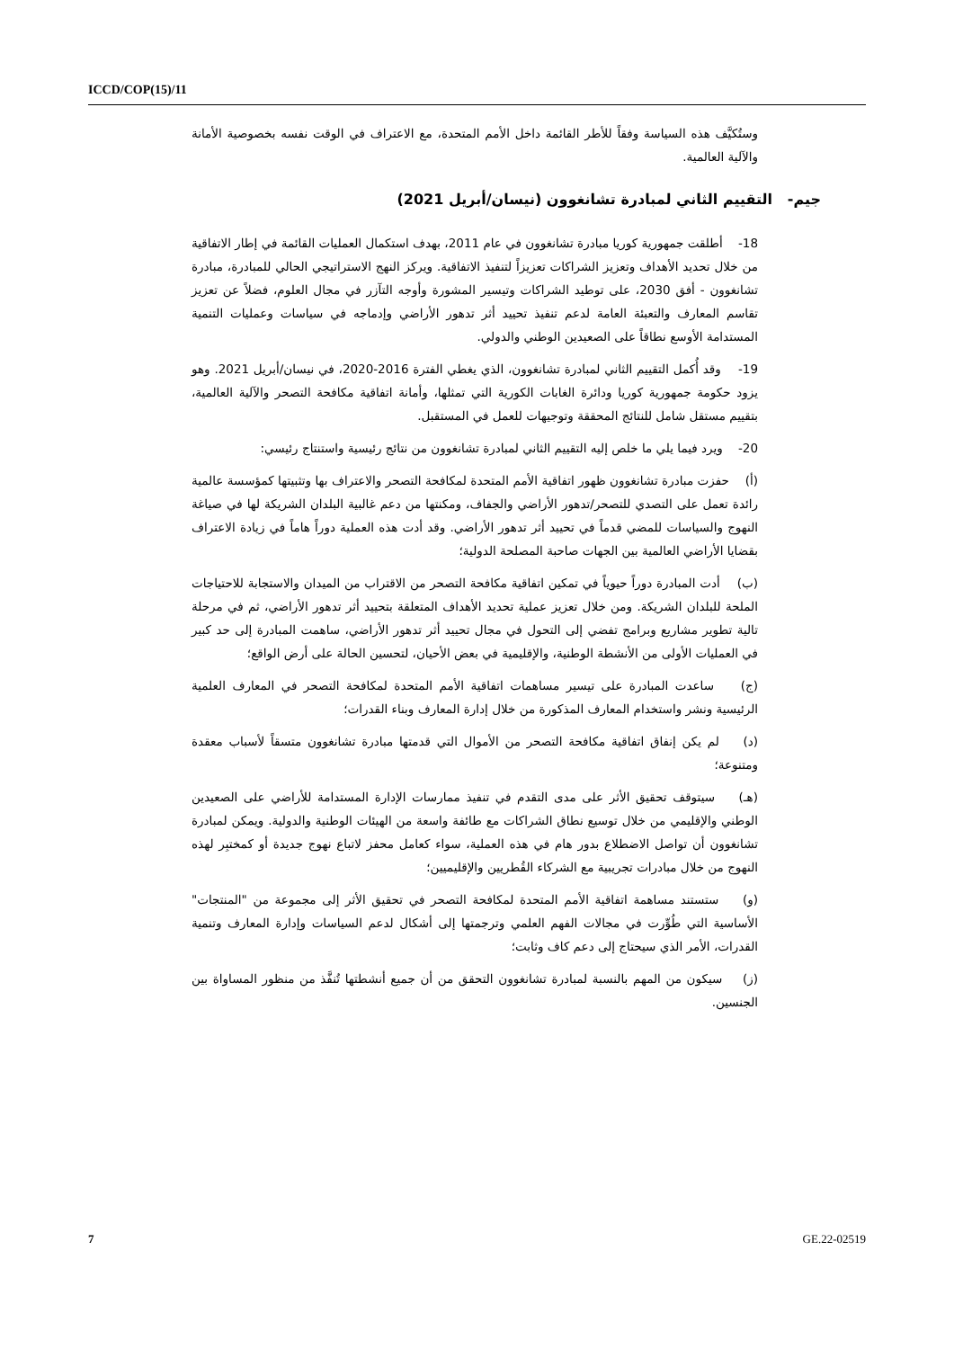ICCD/COP(15)/11
وستُكيَّف هذه السياسة وفقاً للأطر القائمة داخل الأمم المتحدة، مع الاعتراف في الوقت نفسه بخصوصية الأمانة والآلية العالمية.
جيم- التقييم الثاني لمبادرة تشانغوون (نيسان/أبريل 2021)
18- أطلقت جمهورية كوريا مبادرة تشانغوون في عام 2011، بهدف استكمال العمليات القائمة في إطار الاتفاقية من خلال تحديد الأهداف وتعزيز الشراكات تعزيزاً لتنفيذ الاتفاقية. ويركز النهج الاستراتيجي الحالي للمبادرة، مبادرة تشانغوون - أفق 2030، على توطيد الشراكات وتيسير المشورة وأوجه التآزر في مجال العلوم، فضلاً عن تعزيز تقاسم المعارف والتعبئة العامة لدعم تنفيذ تحييد أثر تدهور الأراضي وإدماجه في سياسات وعمليات التنمية المستدامة الأوسع نطاقاً على الصعيدين الوطني والدولي.
19- وقد أُكمل التقييم الثاني لمبادرة تشانغوون، الذي يغطي الفترة 2016-2020، في نيسان/أبريل 2021. وهو يزود حكومة جمهورية كوريا ودائرة الغابات الكورية التي تمثلها، وأمانة اتفاقية مكافحة التصحر والآلية العالمية، بتقييم مستقل شامل للنتائج المحققة وتوجيهات للعمل في المستقبل.
20- ويرد فيما يلي ما خلص إليه التقييم الثاني لمبادرة تشانغوون من نتائج رئيسية واستنتاج رئيسي:
(أ) حفزت مبادرة تشانغوون ظهور اتفاقية الأمم المتحدة لمكافحة التصحر والاعتراف بها وتثبيتها كمؤسسة عالمية رائدة تعمل على التصدي للتصحر/تدهور الأراضي والجفاف، ومكنتها من دعم غالبية البلدان الشريكة لها في صياغة النهوج والسياسات للمضي قدماً في تحييد أثر تدهور الأراضي. وقد أدت هذه العملية دوراً هاماً في زيادة الاعتراف بقضايا الأراضي العالمية بين الجهات صاحبة المصلحة الدولية؛
(ب) أدت المبادرة دوراً حيوياً في تمكين اتفاقية مكافحة التصحر من الاقتراب من الميدان والاستجابة للاحتياجات الملحة للبلدان الشريكة. ومن خلال تعزيز عملية تحديد الأهداف المتعلقة بتحييد أثر تدهور الأراضي، ثم في مرحلة تالية تطوير مشاريع وبرامج تفضي إلى التحول في مجال تحييد أثر تدهور الأراضي، ساهمت المبادرة إلى حد كبير في العمليات الأولى من الأنشطة الوطنية، والإقليمية في بعض الأحيان، لتحسين الحالة على أرض الواقع؛
(ج) ساعدت المبادرة على تيسير مساهمات اتفاقية الأمم المتحدة لمكافحة التصحر في المعارف العلمية الرئيسية ونشر واستخدام المعارف المذكورة من خلال إدارة المعارف وبناء القدرات؛
(د) لم يكن إنفاق اتفاقية مكافحة التصحر من الأموال التي قدمتها مبادرة تشانغوون متسقاً لأسباب معقدة ومتنوعة؛
(هـ) سيتوقف تحقيق الأثر على مدى التقدم في تنفيذ ممارسات الإدارة المستدامة للأراضي على الصعيدين الوطني والإقليمي من خلال توسيع نطاق الشراكات مع طائفة واسعة من الهيئات الوطنية والدولية. ويمكن لمبادرة تشانغوون أن تواصل الاضطلاع بدور هام في هذه العملية، سواء كعامل محفز لاتباع نهوج جديدة أو كمختبِر لهذه النهوج من خلال مبادرات تجريبية مع الشركاء القُطريين والإقليميين؛
(و) ستستند مساهمة اتفاقية الأمم المتحدة لمكافحة التصحر في تحقيق الأثر إلى مجموعة من "المنتجات" الأساسية التي طُوِّرت في مجالات الفهم العلمي وترجمتها إلى أشكال لدعم السياسات وإدارة المعارف وتنمية القدرات، الأمر الذي سيحتاج إلى دعم كاف وثابت؛
(ز) سيكون من المهم بالنسبة لمبادرة تشانغوون التحقق من أن جميع أنشطتها تُنفَّذ من منظور المساواة بين الجنسين.
7 GE.22-02519